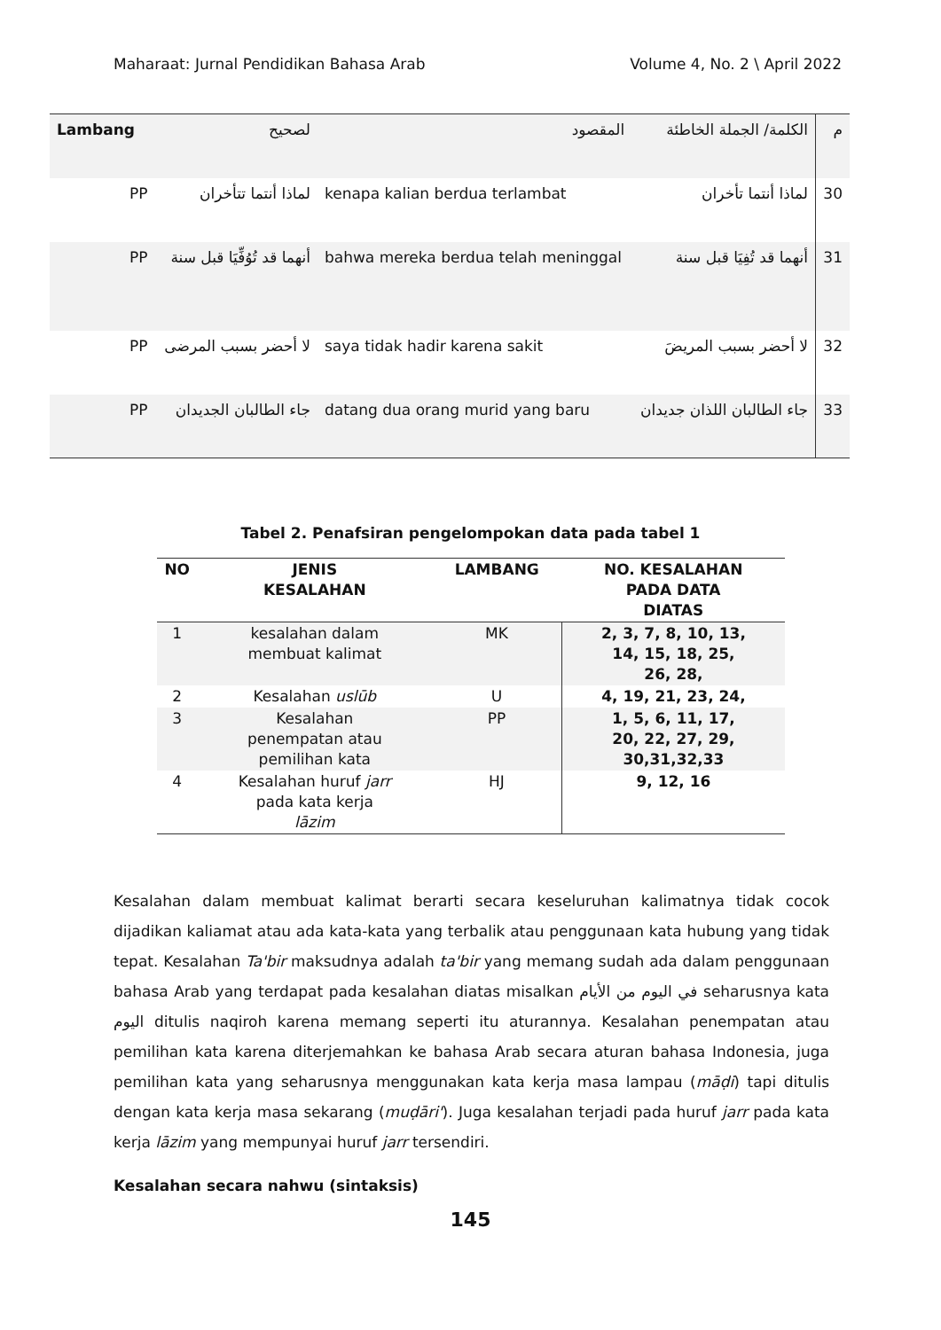Maharaat: Jurnal Pendidikan Bahasa Arab Volume 4, No. 2 \ April 2022
| Lambang | لصحيح | المقصود | الكلمة/ الجملة الخاطئة | م |
| --- | --- | --- | --- | --- |
| PP | لماذا أنتما تتأخران | kenapa kalian berdua terlambat | لماذا أنتما تأخران | 30 |
| PP | أنهما قد تُوُفِّيَا قبل سنة | bahwa mereka berdua telah meninggal | أنهما قد تُفِيَا قبل سنة | 31 |
| PP | لا أحضر بسبب المرضى | saya tidak hadir karena sakit | لا أحضر بسبب المريضَ | 32 |
| PP | جاء الطالبان الجديدان | datang dua orang murid yang baru | جاء الطالبان اللذان جديدان | 33 |
Tabel 2. Penafsiran pengelompokan data pada tabel 1
| NO | JENIS KESALAHAN | LAMBANG | NO. KESALAHAN PADA DATA DIATAS |
| --- | --- | --- | --- |
| 1 | kesalahan dalam membuat kalimat | MK | 2, 3, 7, 8, 10, 13, 14, 15, 18, 25, 26, 28, |
| 2 | Kesalahan uslūb | U | 4, 19, 21, 23, 24, |
| 3 | Kesalahan penempatan atau pemilihan kata | PP | 1, 5, 6, 11, 17, 20, 22, 27, 29, 30,31,32,33 |
| 4 | Kesalahan huruf jarr pada kata kerja lāzim | HJ | 9, 12, 16 |
Kesalahan dalam membuat kalimat berarti secara keseluruhan kalimatnya tidak cocok dijadikan kaliamat atau ada kata-kata yang terbalik atau penggunaan kata hubung yang tidak tepat. Kesalahan Ta'bir maksudnya adalah ta'bir yang memang sudah ada dalam penggunaan bahasa Arab yang terdapat pada kesalahan diatas misalkan في اليوم من الأيام seharusnya kata اليوم ditulis naqiroh karena memang seperti itu aturannya. Kesalahan penempatan atau pemilihan kata karena diterjemahkan ke bahasa Arab secara aturan bahasa Indonesia, juga pemilihan kata yang seharusnya menggunakan kata kerja masa lampau (māḍi) tapi ditulis dengan kata kerja masa sekarang (muḍāri'). Juga kesalahan terjadi pada huruf jarr pada kata kerja lāzim yang mempunyai huruf jarr tersendiri.
Kesalahan secara nahwu (sintaksis)
145